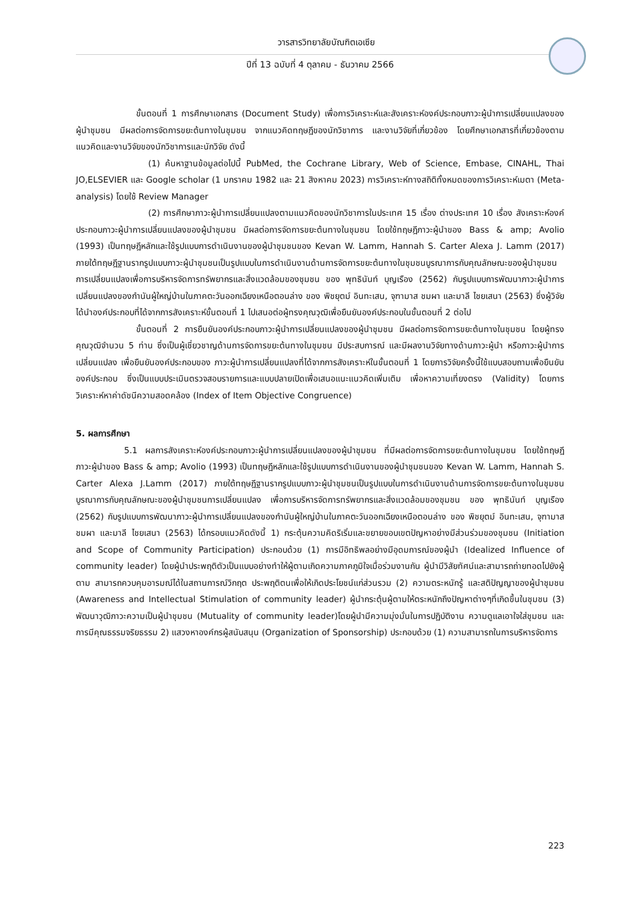วารสารวิทยาลัยบัณฑิตเอเซีย
ปีที่ 13 ฉบับที่ 4 ตุลาคม - ธันวาคม 2566
ขั้นตอนที่ 1 การศึกษาเอกสาร (Document Study) เพื่อการวิเคราะห์และสังเคราะห์องค์ประกอบภาวะผู้นำการเปลี่ยนแปลงของผู้นำชุมชน มีผลต่อการจัดการขยะต้นทางในชุมชน จากแนวคิดทฤษฎีของนักวิชาการ และงานวิจัยที่เกี่ยวข้อง โดยศึกษาเอกสารที่เกี่ยวข้องตามแนวคิดและงานวิจัยของนักวิชาการและนักวิจัย ดังนี้
(1) ค้นหาฐานข้อมูลต่อไปนี้ PubMed, the Cochrane Library, Web of Science, Embase, CINAHL, Thai JO,ELSEVIER และ Google scholar (1 มกราคม 1982 และ 21 สิงหาคม 2023) การวิเคราะห์ทางสถิติทั้งหมดของการวิเคราะห์เมตา (Meta-analysis) โดยใช้ Review Manager
(2) การศึกษาภาวะผู้นำการเปลี่ยนแปลงตามแนวคิดของนักวิชาการในประเทศ 15 เรื่อง ต่างประเทศ 10 เรื่อง สังเคราะห์องค์ประกอบภาวะผู้นำการเปลี่ยนแปลงของผู้นำชุมชน มีผลต่อการจัดการขยะต้นทางในชุมชน โดยใช้ทฤษฎีภาวะผู้นำของ Bass & amp; Avolio (1993) เป็นทฤษฎีหลักและใช้รูปแบบการดำเนินงานของผู้นำชุมชนของ Kevan W. Lamm, Hannah S. Carter Alexa J. Lamm (2017) ภายใต้ทฤษฎีฐานรากรูปแบบภาวะผู้นำชุมชนเป็นรูปแบบในการดำเนินงานด้านการจัดการขยะต้นทางในชุมชนบูรณาการกับคุณลักษณะของผู้นำชุมชนการเปลี่ยนแปลงเพื่อการบริหารจัดการทรัพยากรและสิ่งแวดล้อมของชุมชน ของ พุทธินันท์ บุญเรือง (2562) กับรูปแบบการพัฒนาภาวะผู้นำการเปลี่ยนแปลงของกำนันผู้ใหญ่บ้านในภาคตะวันออกเฉียงเหนือตอนล่าง ของ พิชยุตม์ อินทะเสน, จุฑามาส ชมผา และมาลี ไชยเสนา (2563) ซึ่งผู้วิจัยได้นำองค์ประกอบที่ได้จากการสังเคราะห์ขั้นตอนที่ 1 ไปเสนอต่อผู้ทรงคุณวุฒิเพื่อยืนยันองค์ประกอบในขั้นตอนที่ 2 ต่อไป
ขั้นตอนที่ 2 การยืนยันองค์ประกอบภาวะผู้นำการเปลี่ยนแปลงของผู้นำชุมชน มีผลต่อการจัดการขยะต้นทางในชุมชน โดยผู้ทรงคุณวุฒิจำนวน 5 ท่าน ซึ่งเป็นผู้เชี่ยวชาญด้านการจัดการขยะต้นทางในชุมชน มีประสบการณ์ และมีผลงานวิจัยทางด้านภาวะผู้นำ หรือภาวะผู้นำการเปลี่ยนแปลง เพื่อยืนยันองค์ประกอบของ ภาวะผู้นำการเปลี่ยนแปลงที่ได้จากการสังเคราะห์ในขั้นตอนที่ 1 โดยการวิจัยครั้งนี้ใช้แบบสอบถามเพื่อยืนยันองค์ประกอบ ซึ่งเป็นแบบประเมินตรวจสอบรายการและแบบปลายเปิดเพื่อเสนอแนะแนวคิดเพิ่มเติม เพื่อหาความเที่ยงตรง (Validity) โดยการวิเคราะห์หาค่าดัชนีความสอดคล้อง (Index of Item Objective Congruence)
5. ผลการศึกษา
5.1 ผลการสังเคราะห์องค์ประกอบภาวะผู้นำการเปลี่ยนแปลงของผู้นำชุมชน ที่มีผลต่อการจัดการขยะต้นทางในชุมชน โดยใช้ทฤษฎีภาวะผู้นำของ Bass & amp; Avolio (1993) เป็นทฤษฎีหลักและใช้รูปแบบการดำเนินงานของผู้นำชุมชนของ Kevan W. Lamm, Hannah S. Carter Alexa J.Lamm (2017) ภายใต้ทฤษฎีฐานรากรูปแบบภาวะผู้นำชุมชนเป็นรูปแบบในการดำเนินงานด้านการจัดการขยะต้นทางในชุมชน บูรณาการกับคุณลักษณะของผู้นำชุมชนการเปลี่ยนแปลง เพื่อการบริหารจัดการทรัพยากรและสิ่งแวดล้อมของชุมชน ของ พุทธินันท์ บุญเรือง (2562) กับรูปแบบการพัฒนาภาวะผู้นำการเปลี่ยนแปลงของกำนันผู้ใหญ่บ้านในภาคตะวันออกเฉียงเหนือตอนล่าง ของ พิชยุตม์ อินทะเสน, จุฑามาส ชมผา และมาลี ไชยเสนา (2563) ได้กรอบแนวคิดดังนี้ 1) กระตุ้นความคิดริเริ่มและขยายขอบเขตปัญหาอย่างมีส่วนร่วมของชุมชน (Initiation and Scope of Community Participation) ประกอบด้วย (1) การมีอิทธิพลอย่างมีอุดมการณ์ของผู้นำ (Idealized Influence of community leader) โดยผู้นำประพฤติตัวเป็นแบบอย่างทำให้ผู้ตามเกิดความภาคภูมิใจเมื่อร่วมงานกัน ผู้นำมีวิสัยทัศน์และสามารถถ่ายทอดไปยังผู้ตาม สามารถควบคุมอารมณ์ได้ในสถานการณ์วิกฤต ประพฤติตนเพื่อให้เกิดประโยชน์แก่ส่วนรวม (2) ความตระหนักรู้ และสติปัญญาของผู้นำชุมชน (Awareness and Intellectual Stimulation of community leader) ผู้นำกระตุ้นผู้ตามให้ตระหนักถึงปัญหาต่างๆที่เกิดขึ้นในชุมชน (3) พัฒนาวุฒิภาวะความเป็นผู้นำชุมชน (Mutuality of community leader)โดยผู้นำมีความมุ่งมั่นในการปฏิบัติงาน ความดูแลเอาใจใส่ชุมชน และการมีคุณธรรมจริยธรรม 2) แสวงหาองค์กรผู้สนับสนุน (Organization of Sponsorship) ประกอบด้วย (1) ความสามารถในการบริหารจัดการ
223